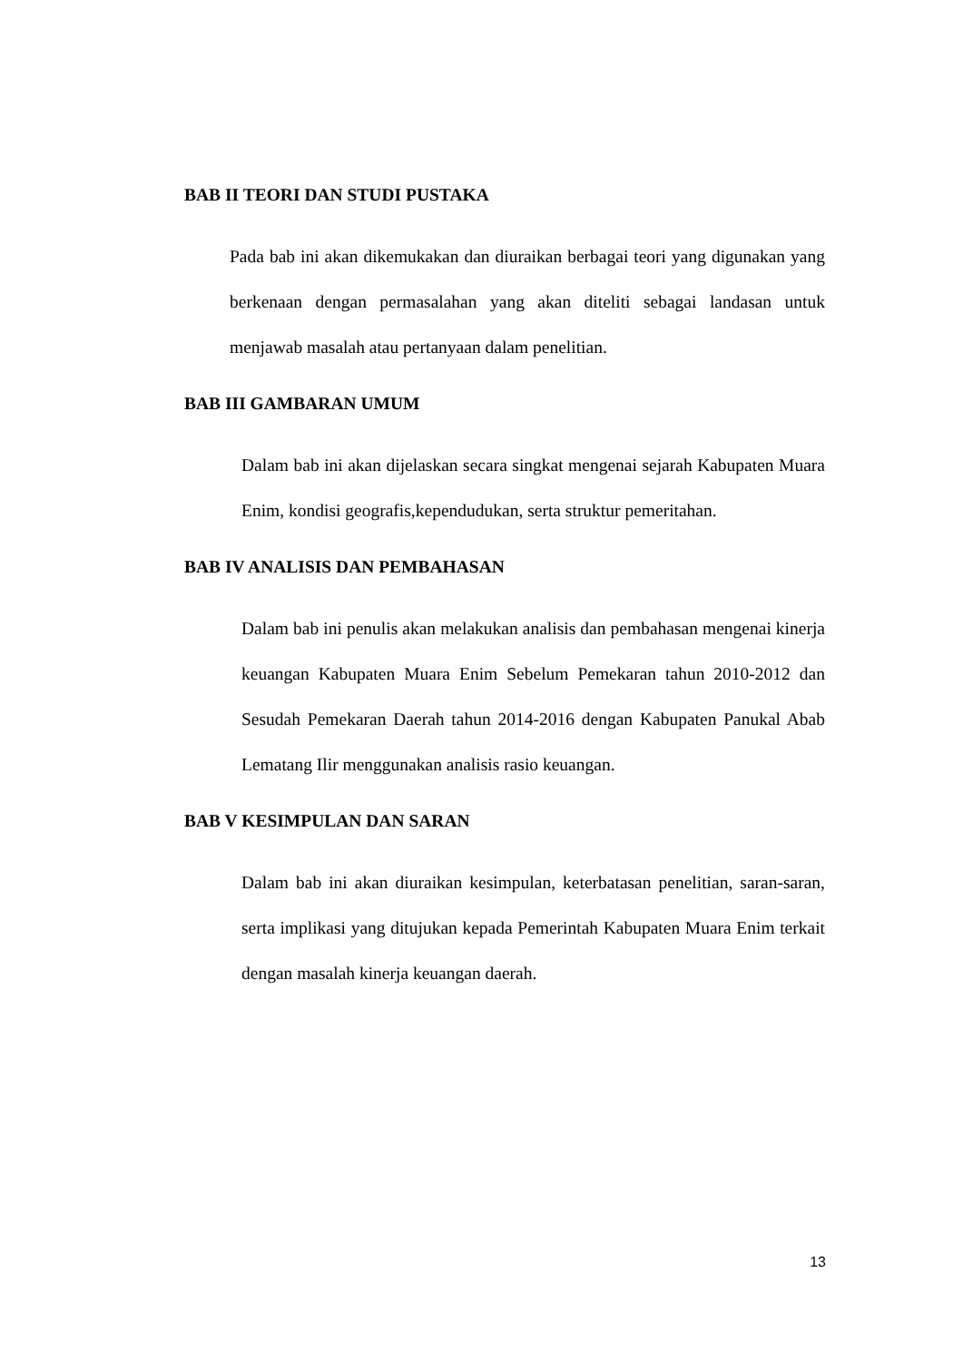BAB II TEORI DAN STUDI PUSTAKA
Pada bab ini akan dikemukakan dan diuraikan berbagai teori yang digunakan yang berkenaan dengan permasalahan yang akan diteliti sebagai landasan untuk menjawab masalah atau pertanyaan dalam penelitian.
BAB III GAMBARAN UMUM
Dalam bab ini akan dijelaskan secara singkat mengenai sejarah Kabupaten Muara Enim, kondisi geografis,kependudukan, serta struktur pemeritahan.
BAB IV ANALISIS DAN PEMBAHASAN
Dalam bab ini penulis akan melakukan analisis dan pembahasan mengenai kinerja keuangan Kabupaten Muara Enim Sebelum Pemekaran tahun 2010-2012 dan Sesudah Pemekaran Daerah tahun 2014-2016 dengan Kabupaten Panukal Abab Lematang Ilir menggunakan analisis rasio keuangan.
BAB V KESIMPULAN DAN SARAN
Dalam bab ini akan diuraikan kesimpulan, keterbatasan penelitian, saran-saran, serta implikasi yang ditujukan kepada Pemerintah Kabupaten Muara Enim terkait dengan masalah kinerja keuangan daerah.
13